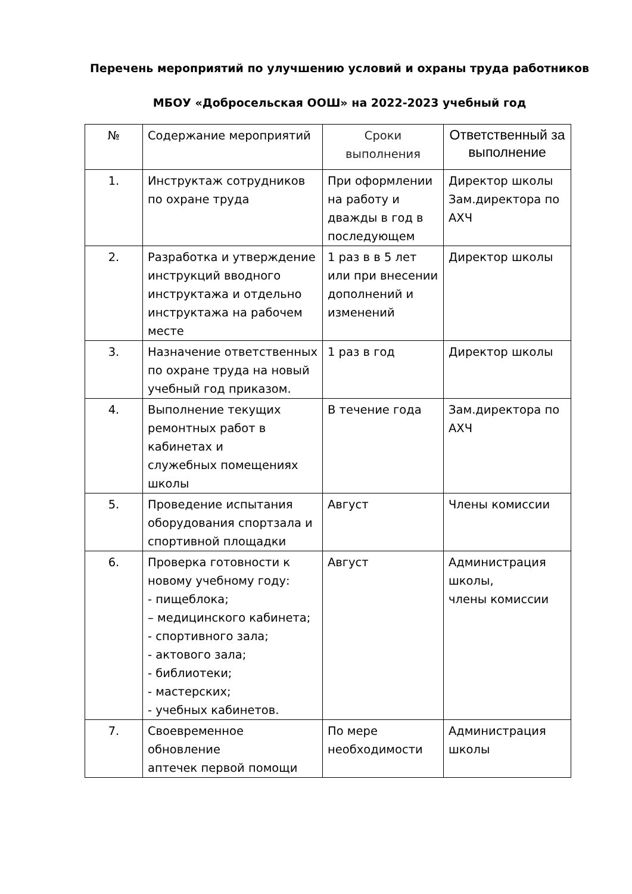Перечень мероприятий по улучшению условий и охраны труда работников
МБОУ «Добросельская ООШ» на 2022-2023 учебный год
| № | Содержание мероприятий | Сроки выполнения | Ответственный за выполнение |
| --- | --- | --- | --- |
| 1. | Инструктаж сотрудников по охране труда | При оформлении на работу и дважды в год в последующем | Директор школы Зам.директора по АХЧ |
| 2. | Разработка и утверждение инструкций вводного инструктажа и отдельно инструктажа на рабочем месте | 1 раз в в 5 лет или при внесении дополнений и изменений | Директор школы |
| 3. | Назначение ответственных по охране труда на новый учебный год приказом. | 1 раз в год | Директор школы |
| 4. | Выполнение текущих ремонтных работ в кабинетах и служебных помещениях школы | В течение года | Зам.директора по АХЧ |
| 5. | Проведение испытания оборудования спортзала и спортивной площадки | Август | Члены комиссии |
| 6. | Проверка готовности к новому учебному году: - пищеблока; – медицинского кабинета; - спортивного зала; - актового зала; - библиотеки; - мастерских; - учебных кабинетов. | Август | Администрация школы, члены комиссии |
| 7. | Своевременное обновление аптечек первой помощи | По мере необходимости | Администрация школы |